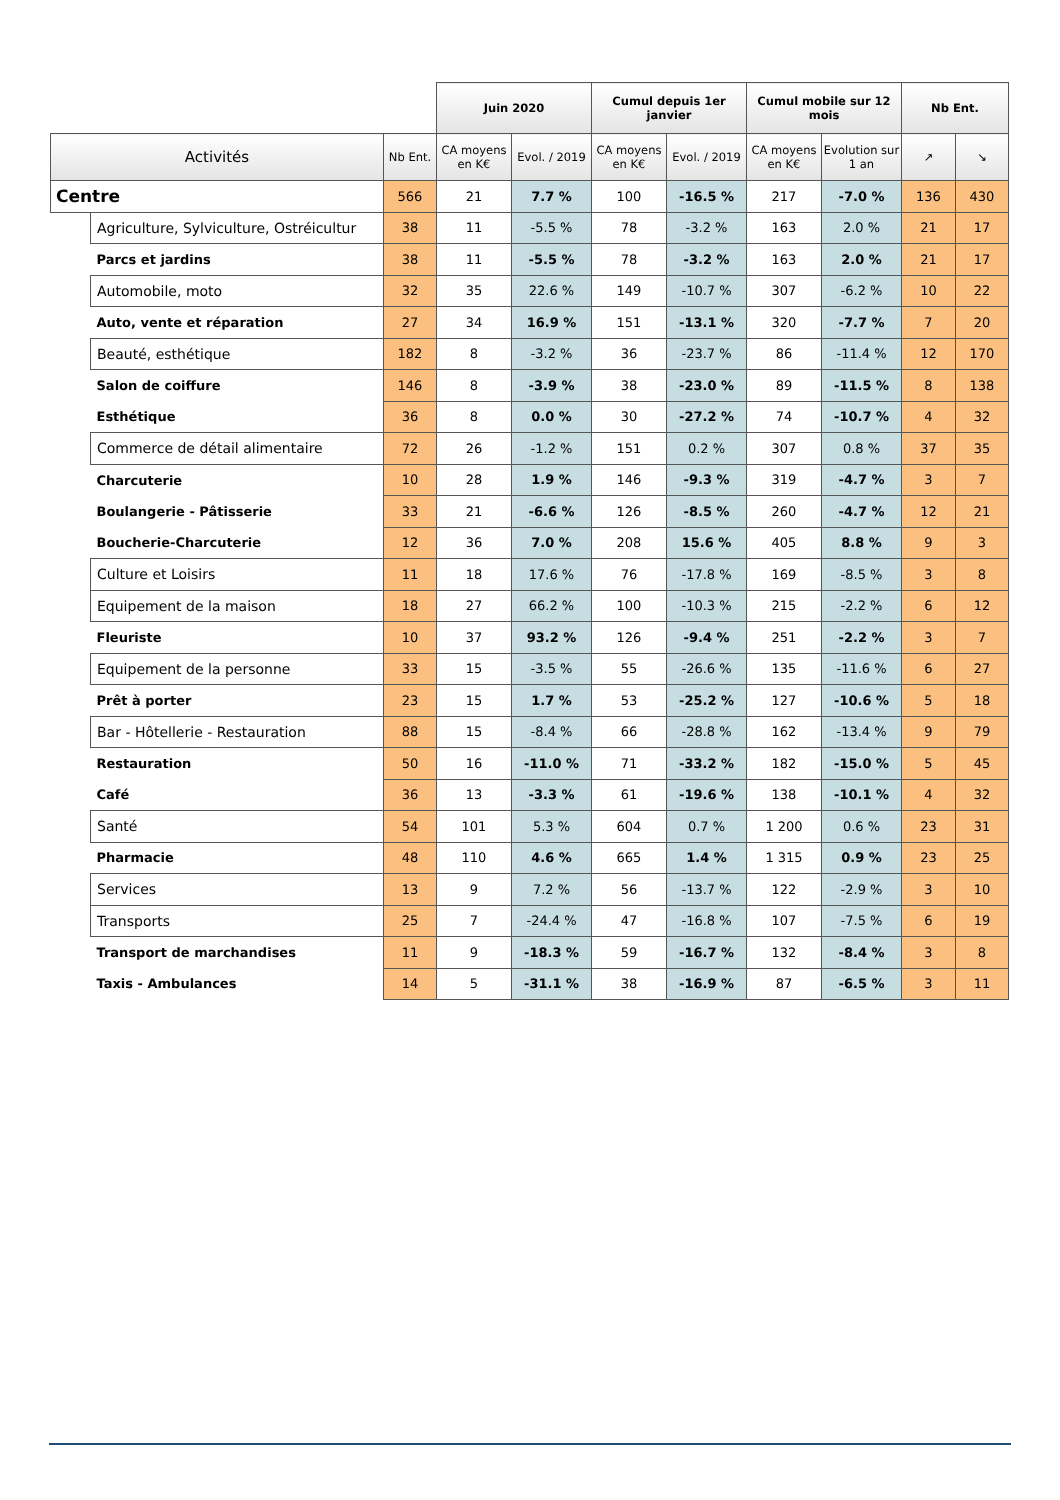| | | | Juin 2020 | | Cumul depuis 1er janvier | | Cumul mobile sur 12 mois | | Nb Ent. | |
| Activités | | Nb Ent. | CA moyens en K€ | Evol. / 2019 | CA moyens en K€ | Evol. / 2019 | CA moyens en K€ | Evolution sur 1 an | ↗ | ↘ |
| Centre | | 566 | 21 | 7.7 % | 100 | -16.5 % | 217 | -7.0 % | 136 | 430 |
| | Agriculture, Sylviculture, Ostréicultur | 38 | 11 | -5.5 % | 78 | -3.2 % | 163 | 2.0 % | 21 | 17 |
| | Parcs et jardins | 38 | 11 | -5.5 % | 78 | -3.2 % | 163 | 2.0 % | 21 | 17 |
| | Automobile, moto | 32 | 35 | 22.6 % | 149 | -10.7 % | 307 | -6.2 % | 10 | 22 |
| | Auto, vente et réparation | 27 | 34 | 16.9 % | 151 | -13.1 % | 320 | -7.7 % | 7 | 20 |
| | Beauté, esthétique | 182 | 8 | -3.2 % | 36 | -23.7 % | 86 | -11.4 % | 12 | 170 |
| | Salon de coiffure | 146 | 8 | -3.9 % | 38 | -23.0 % | 89 | -11.5 % | 8 | 138 |
| | Esthétique | 36 | 8 | 0.0 % | 30 | -27.2 % | 74 | -10.7 % | 4 | 32 |
| | Commerce de détail alimentaire | 72 | 26 | -1.2 % | 151 | 0.2 % | 307 | 0.8 % | 37 | 35 |
| | Charcuterie | 10 | 28 | 1.9 % | 146 | -9.3 % | 319 | -4.7 % | 3 | 7 |
| | Boulangerie - Pâtisserie | 33 | 21 | -6.6 % | 126 | -8.5 % | 260 | -4.7 % | 12 | 21 |
| | Boucherie-Charcuterie | 12 | 36 | 7.0 % | 208 | 15.6 % | 405 | 8.8 % | 9 | 3 |
| | Culture et Loisirs | 11 | 18 | 17.6 % | 76 | -17.8 % | 169 | -8.5 % | 3 | 8 |
| | Equipement de la maison | 18 | 27 | 66.2 % | 100 | -10.3 % | 215 | -2.2 % | 6 | 12 |
| | Fleuriste | 10 | 37 | 93.2 % | 126 | -9.4 % | 251 | -2.2 % | 3 | 7 |
| | Equipement de la personne | 33 | 15 | -3.5 % | 55 | -26.6 % | 135 | -11.6 % | 6 | 27 |
| | Prêt à porter | 23 | 15 | 1.7 % | 53 | -25.2 % | 127 | -10.6 % | 5 | 18 |
| | Bar - Hôtellerie - Restauration | 88 | 15 | -8.4 % | 66 | -28.8 % | 162 | -13.4 % | 9 | 79 |
| | Restauration | 50 | 16 | -11.0 % | 71 | -33.2 % | 182 | -15.0 % | 5 | 45 |
| | Café | 36 | 13 | -3.3 % | 61 | -19.6 % | 138 | -10.1 % | 4 | 32 |
| | Santé | 54 | 101 | 5.3 % | 604 | 0.7 % | 1 200 | 0.6 % | 23 | 31 |
| | Pharmacie | 48 | 110 | 4.6 % | 665 | 1.4 % | 1 315 | 0.9 % | 23 | 25 |
| | Services | 13 | 9 | 7.2 % | 56 | -13.7 % | 122 | -2.9 % | 3 | 10 |
| | Transports | 25 | 7 | -24.4 % | 47 | -16.8 % | 107 | -7.5 % | 6 | 19 |
| | Transport de marchandises | 11 | 9 | -18.3 % | 59 | -16.7 % | 132 | -8.4 % | 3 | 8 |
| | Taxis - Ambulances | 14 | 5 | -31.1 % | 38 | -16.9 % | 87 | -6.5 % | 3 | 11 |